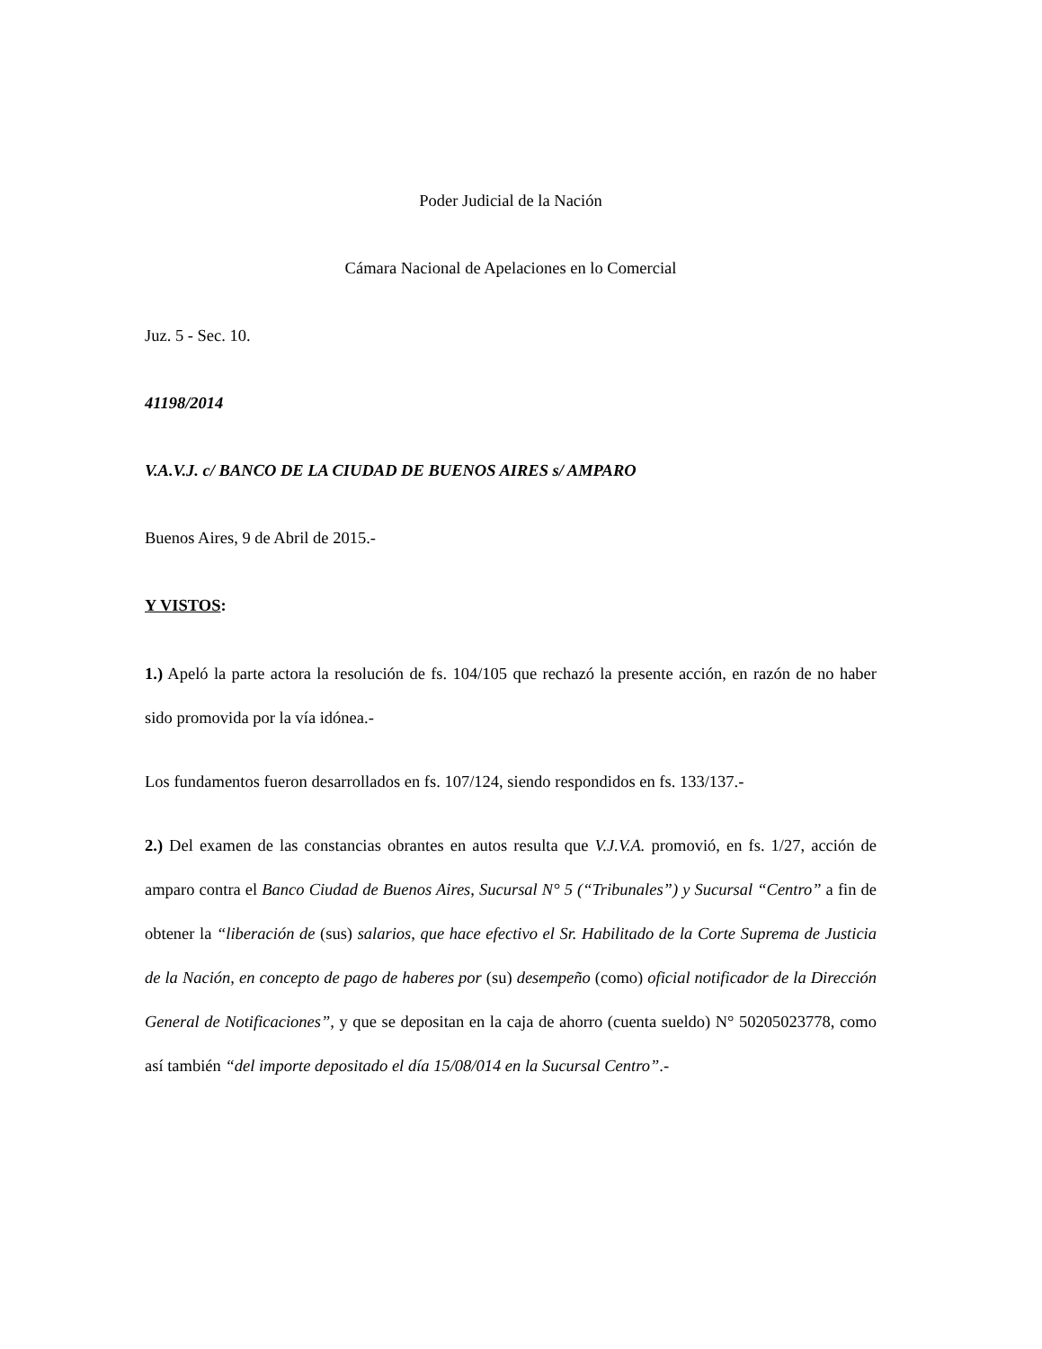Poder Judicial de la Nación
Cámara Nacional de Apelaciones en lo Comercial
Juz. 5 - Sec. 10.
41198/2014
V.A.V.J. c/ BANCO DE LA CIUDAD DE BUENOS AIRES s/ AMPARO
Buenos Aires, 9 de Abril de 2015.-
Y VISTOS:
1.) Apeló la parte actora la resolución de fs. 104/105 que rechazó la presente acción, en razón de no haber sido promovida por la vía idónea.-
Los fundamentos fueron desarrollados en fs. 107/124, siendo respondidos en fs. 133/137.-
2.) Del examen de las constancias obrantes en autos resulta que V.J.V.A. promovió, en fs. 1/27, acción de amparo contra el Banco Ciudad de Buenos Aires, Sucursal N° 5 (“Tribunales”) y Sucursal “Centro” a fin de obtener la “liberación de (sus) salarios, que hace efectivo el Sr. Habilitado de la Corte Suprema de Justicia de la Nación, en concepto de pago de haberes por (su) desempeño (como) oficial notificador de la Dirección General de Notificaciones”, y que se depositan en la caja de ahorro (cuenta sueldo) N° 50205023778, como así también “del importe depositado el día 15/08/014 en la Sucursal Centro”.-